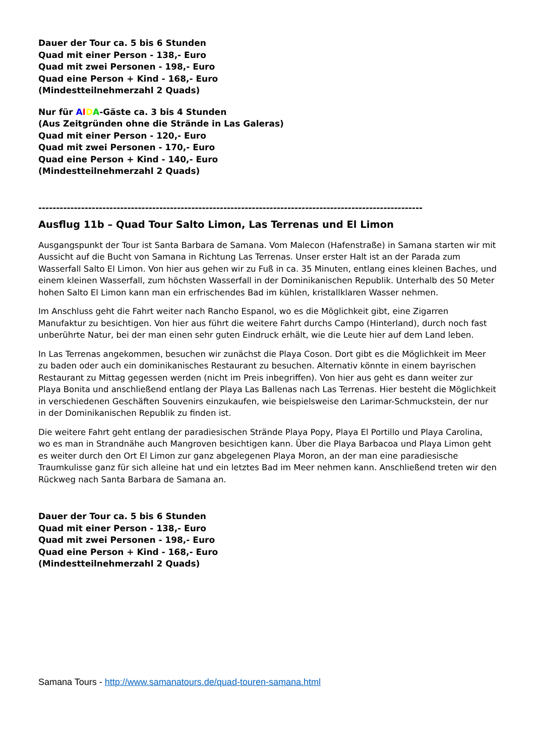Dauer der Tour ca. 5 bis 6 Stunden
Quad mit einer Person - 138,- Euro
Quad mit zwei Personen - 198,- Euro
Quad eine Person + Kind - 168,- Euro
(Mindestteilnehmerzahl 2 Quads)
Nur für AIDA-Gäste ca. 3 bis 4 Stunden
(Aus Zeitgründen ohne die Strände in Las Galeras)
Quad mit einer Person - 120,- Euro
Quad mit zwei Personen - 170,- Euro
Quad eine Person + Kind - 140,- Euro
(Mindestteilnehmerzahl 2 Quads)
------------------------------------------------------------------------------------------------------------
Ausflug 11b – Quad Tour Salto Limon, Las Terrenas und El Limon
Ausgangspunkt der Tour ist Santa Barbara de Samana. Vom Malecon (Hafenstraße) in Samana starten wir mit Aussicht auf die Bucht von Samana in Richtung Las Terrenas. Unser erster Halt ist an der Parada zum Wasserfall Salto El Limon. Von hier aus gehen wir zu Fuß in ca. 35 Minuten, entlang eines kleinen Baches, und einem kleinen Wasserfall, zum höchsten Wasserfall in der Dominikanischen Republik. Unterhalb des 50 Meter hohen Salto El Limon kann man ein erfrischendes Bad im kühlen, kristallklaren Wasser nehmen.
Im Anschluss geht die Fahrt weiter nach Rancho Espanol, wo es die Möglichkeit gibt, eine Zigarren Manufaktur zu besichtigen. Von hier aus führt die weitere Fahrt durchs Campo (Hinterland), durch noch fast unberührte Natur, bei der man einen sehr guten Eindruck erhält, wie die Leute hier auf dem Land leben.
In Las Terrenas angekommen, besuchen wir zunächst die Playa Coson. Dort gibt es die Möglichkeit im Meer zu baden oder auch ein dominikanisches Restaurant zu besuchen. Alternativ könnte in einem bayrischen Restaurant zu Mittag gegessen werden (nicht im Preis inbegriffen). Von hier aus geht es dann weiter zur Playa Bonita und anschließend entlang der Playa Las Ballenas nach Las Terrenas. Hier besteht die Möglichkeit in verschiedenen Geschäften Souvenirs einzukaufen, wie beispielsweise den Larimar-Schmuckstein, der nur in der Dominikanischen Republik zu finden ist.
Die weitere Fahrt geht entlang der paradiesischen Strände Playa Popy, Playa El Portillo und Playa Carolina, wo es man in Strandnähe auch Mangroven besichtigen kann. Über die Playa Barbacoa und Playa Limon geht es weiter durch den Ort El Limon zur ganz abgelegenen Playa Moron, an der man eine paradiesische Traumkulisse ganz für sich alleine hat und ein letztes Bad im Meer nehmen kann. Anschließend treten wir den Rückweg nach Santa Barbara de Samana an.
Dauer der Tour ca. 5 bis 6 Stunden
Quad mit einer Person - 138,- Euro
Quad mit zwei Personen - 198,- Euro
Quad eine Person + Kind - 168,- Euro
(Mindestteilnehmerzahl 2 Quads)
Samana Tours - http://www.samanatours.de/quad-touren-samana.html